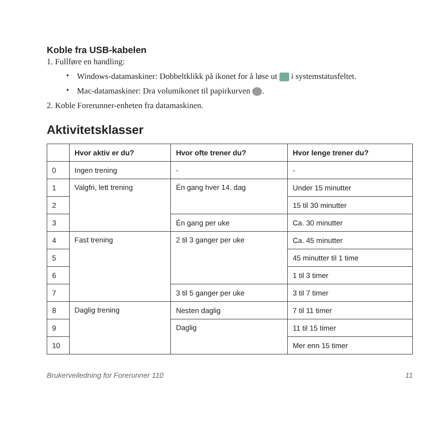Koble fra USB-kabelen
1. Fullføre en handling:
•
Windows-datamaskiner: Dobbeltklikk på ikonet for å løse ut i systemstatusfeltet.
•
Mac-datamaskiner: Dra volumikonet til papirkurven .
2. Koble Forerunner-enheten fra datamaskinen.
Aktivitetsklasser
| | Hvor aktiv er du? | Hvor ofte trener du? | Hvor lenge trener du? |
| --- | --- | --- | --- |
| 0 | Ingen trening | - | - |
| 1 | Valgfri, lett trening | Én gang hver 14. dag | Under 15 minutter |
| 2 | | | 15 til 30 minutter |
| 3 | | Én gang per uke | Ca. 30 minutter |
| 4 | Fast trening | 2 til 3 ganger per uke | Ca. 45 minutter |
| 5 | | | 45 minutter til 1 time |
| 6 | | | 1 til 3 timer |
| 7 | | 3 til 5 ganger per uke | 3 til 7 timer |
| 8 | Daglig trening | Nesten daglig | 7 til 11 timer |
| 9 | | Daglig | 11 til 15 timer |
| 10 | | | Mer enn 15 timer |
Brukerveiledning for Forerunner 110 11